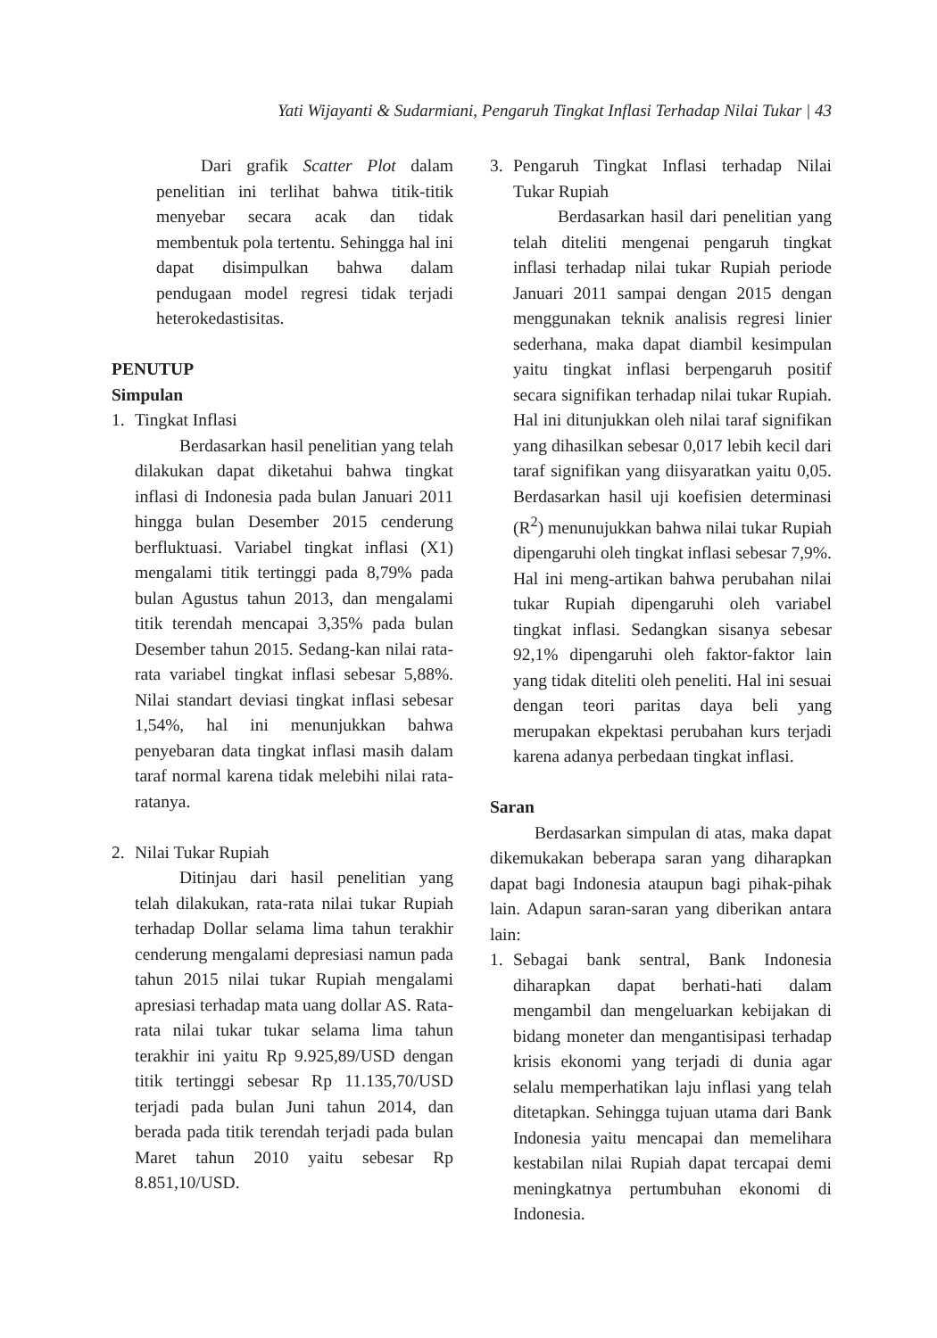Yati Wijayanti & Sudarmiani, Pengaruh Tingkat Inflasi Terhadap Nilai Tukar | 43
Dari grafik Scatter Plot dalam penelitian ini terlihat bahwa titik-titik menyebar secara acak dan tidak membentuk pola tertentu. Sehingga hal ini dapat disimpulkan bahwa dalam pendugaan model regresi tidak terjadi heterokedastisitas.
PENUTUP
Simpulan
1. Tingkat Inflasi
Berdasarkan hasil penelitian yang telah dilakukan dapat diketahui bahwa tingkat inflasi di Indonesia pada bulan Januari 2011 hingga bulan Desember 2015 cenderung berfluktuasi. Variabel tingkat inflasi (X1) mengalami titik tertinggi pada 8,79% pada bulan Agustus tahun 2013, dan mengalami titik terendah mencapai 3,35% pada bulan Desember tahun 2015. Sedang-kan nilai rata-rata variabel tingkat inflasi sebesar 5,88%. Nilai standart deviasi tingkat inflasi sebesar 1,54%, hal ini menunjukkan bahwa penyebaran data tingkat inflasi masih dalam taraf normal karena tidak melebihi nilai rata-ratanya.
2. Nilai Tukar Rupiah
Ditinjau dari hasil penelitian yang telah dilakukan, rata-rata nilai tukar Rupiah terhadap Dollar selama lima tahun terakhir cenderung mengalami depresiasi namun pada tahun 2015 nilai tukar Rupiah mengalami apresiasi terhadap mata uang dollar AS. Rata-rata nilai tukar tukar selama lima tahun terakhir ini yaitu Rp 9.925,89/USD dengan titik tertinggi sebesar Rp 11.135,70/USD terjadi pada bulan Juni tahun 2014, dan berada pada titik terendah terjadi pada bulan Maret tahun 2010 yaitu sebesar Rp 8.851,10/USD.
3. Pengaruh Tingkat Inflasi terhadap Nilai Tukar Rupiah
Berdasarkan hasil dari penelitian yang telah diteliti mengenai pengaruh tingkat inflasi terhadap nilai tukar Rupiah periode Januari 2011 sampai dengan 2015 dengan menggunakan teknik analisis regresi linier sederhana, maka dapat diambil kesimpulan yaitu tingkat inflasi berpengaruh positif secara signifikan terhadap nilai tukar Rupiah. Hal ini ditunjukkan oleh nilai taraf signifikan yang dihasilkan sebesar 0,017 lebih kecil dari taraf signifikan yang diisyaratkan yaitu 0,05. Berdasarkan hasil uji koefisien determinasi (R<sup>2</sup>) menunujukkan bahwa nilai tukar Rupiah dipengaruhi oleh tingkat inflasi sebesar 7,9%. Hal ini meng-artikan bahwa perubahan nilai tukar Rupiah dipengaruhi oleh variabel tingkat inflasi. Sedangkan sisanya sebesar 92,1% dipengaruhi oleh faktor-faktor lain yang tidak diteliti oleh peneliti. Hal ini sesuai dengan teori paritas daya beli yang merupakan ekpektasi perubahan kurs terjadi karena adanya perbedaan tingkat inflasi.
Saran
Berdasarkan simpulan di atas, maka dapat dikemukakan beberapa saran yang diharapkan dapat bagi Indonesia ataupun bagi pihak-pihak lain. Adapun saran-saran yang diberikan antara lain:
1. Sebagai bank sentral, Bank Indonesia diharapkan dapat berhati-hati dalam mengambil dan mengeluarkan kebijakan di bidang moneter dan mengantisipasi terhadap krisis ekonomi yang terjadi di dunia agar selalu memperhatikan laju inflasi yang telah ditetapkan. Sehingga tujuan utama dari Bank Indonesia yaitu mencapai dan memelihara kestabilan nilai Rupiah dapat tercapai demi meningkatnya pertumbuhan ekonomi di Indonesia.